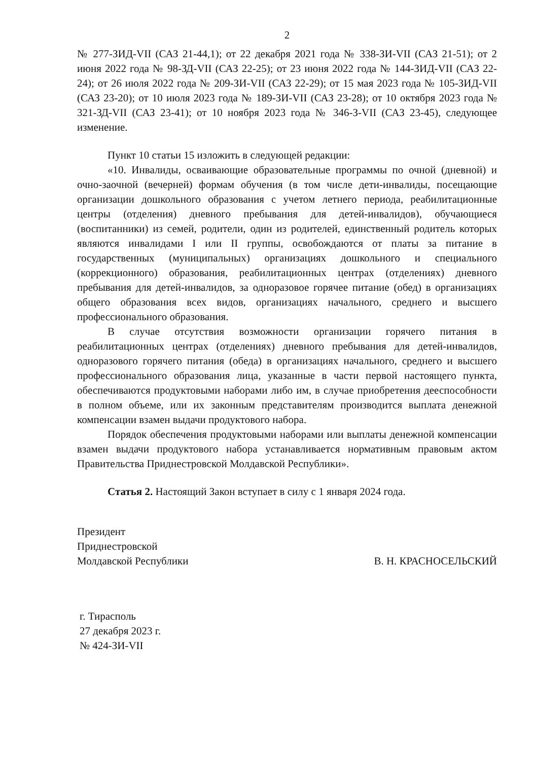2
№ 277-ЗИД-VII (САЗ 21-44,1); от 22 декабря 2021 года № 338-ЗИ-VII (САЗ 21-51); от 2 июня 2022 года № 98-ЗД-VII (САЗ 22-25); от 23 июня 2022 года № 144-ЗИД-VII (САЗ 22-24); от 26 июля 2022 года № 209-ЗИ-VII (САЗ 22-29); от 15 мая 2023 года № 105-ЗИД-VII (САЗ 23-20); от 10 июля 2023 года № 189-ЗИ-VII (САЗ 23-28); от 10 октября 2023 года № 321-ЗД-VII (САЗ 23-41); от 10 ноября 2023 года № 346-З-VII (САЗ 23-45), следующее изменение.
Пункт 10 статьи 15 изложить в следующей редакции:
«10. Инвалиды, осваивающие образовательные программы по очной (дневной) и очно-заочной (вечерней) формам обучения (в том числе дети-инвалиды, посещающие организации дошкольного образования с учетом летнего периода, реабилитационные центры (отделения) дневного пребывания для детей-инвалидов), обучающиеся (воспитанники) из семей, родители, один из родителей, единственный родитель которых являются инвалидами I или II группы, освобождаются от платы за питание в государственных (муниципальных) организациях дошкольного и специального (коррекционного) образования, реабилитационных центрах (отделениях) дневного пребывания для детей-инвалидов, за одноразовое горячее питание (обед) в организациях общего образования всех видов, организациях начального, среднего и высшего профессионального образования.
В случае отсутствия возможности организации горячего питания в реабилитационных центрах (отделениях) дневного пребывания для детей-инвалидов, одноразового горячего питания (обеда) в организациях начального, среднего и высшего профессионального образования лица, указанные в части первой настоящего пункта, обеспечиваются продуктовыми наборами либо им, в случае приобретения дееспособности в полном объеме, или их законным представителям производится выплата денежной компенсации взамен выдачи продуктового набора.
Порядок обеспечения продуктовыми наборами или выплаты денежной компенсации взамен выдачи продуктового набора устанавливается нормативным правовым актом Правительства Приднестровской Молдавской Республики».
Статья 2. Настоящий Закон вступает в силу с 1 января 2024 года.
Президент
Приднестровской
Молдавской Республики
В. Н. КРАСНОСЕЛЬСКИЙ
г. Тирасполь
27 декабря 2023 г.
№ 424-ЗИ-VII